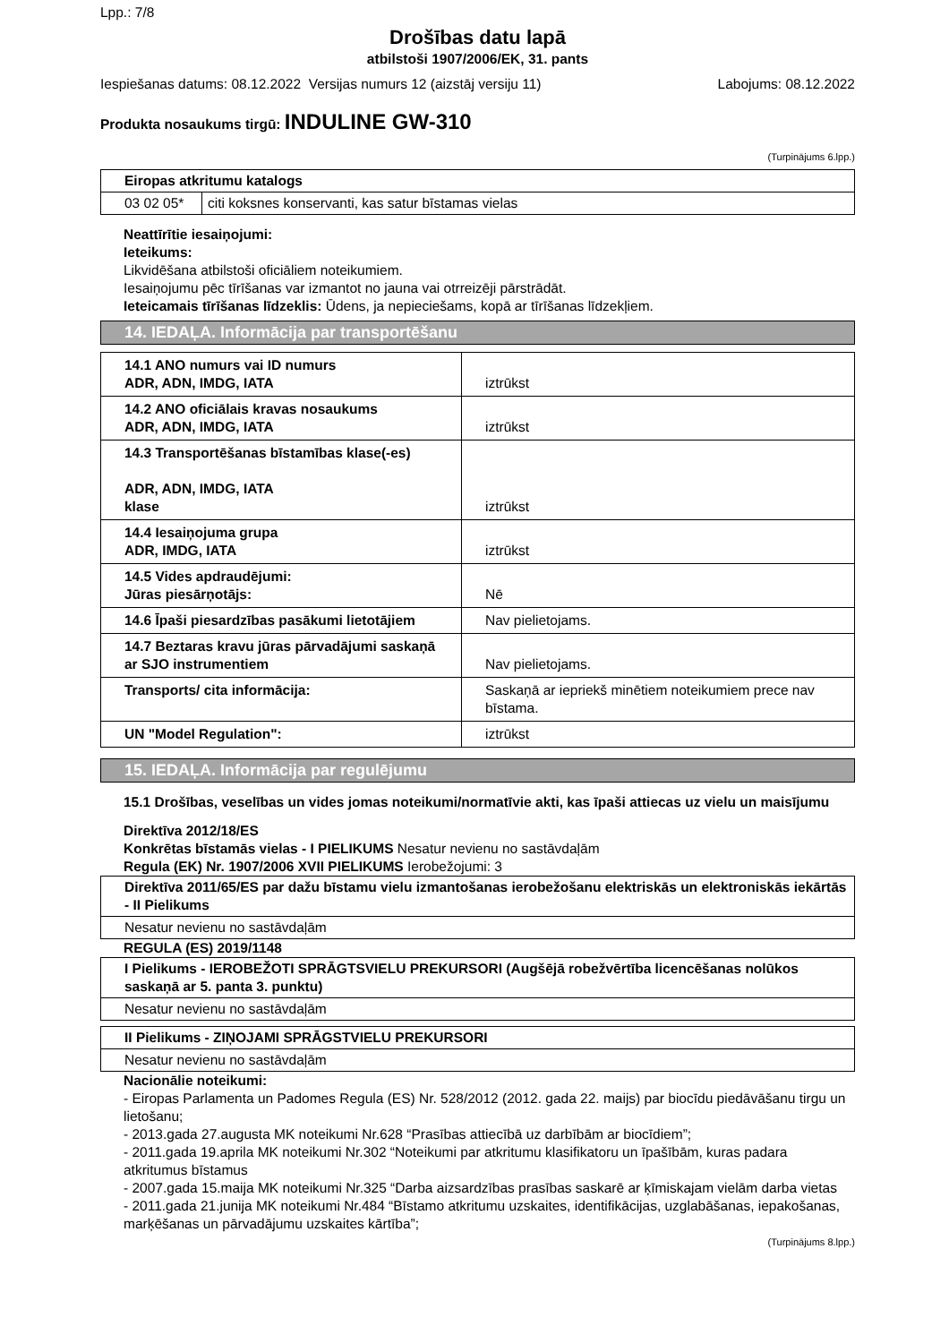Lpp.: 7/8
Drošības datu lapā
atbilstoši 1907/2006/EK, 31. pants
Iespiešanas datums: 08.12.2022 Versijas numurs 12 (aizstāj versiju 11) Labojums: 08.12.2022
Produkta nosaukums tirgū: INDULINE GW-310
(Turpinājums 6.lpp.)
| Eiropas atkritumu katalogs | |
| 03 02 05* | citi koksnes konservanti, kas satur bīstamas vielas |
Neattīrītie iesaiņojumi:
Ieteikums:
Likvidēšana atbilstoši oficiāliem noteikumiem.
Iesaiņojumu pēc tīrīšanas var izmantot no jauna vai otrreizēji pārstrādāt.
Ieteicamais tīrīšanas līdzeklis: Ūdens, ja nepieciešams, kopā ar tīrīšanas līdzekļiem.
14. IEDAĻA. Informācija par transportēšanu
| 14.1 ANO numurs vai ID numurs ADR, ADN, IMDG, IATA | iztrūkst |
| 14.2 ANO oficiālais kravas nosaukums ADR, ADN, IMDG, IATA | iztrūkst |
| 14.3 Transportēšanas bīstamības klase(-es) ADR, ADN, IMDG, IATA klase | iztrūkst |
| 14.4 Iesaiņojuma grupa ADR, IMDG, IATA | iztrūkst |
| 14.5 Vides apdraudējumi: Jūras piesārņotājs: | Nē |
| 14.6 Īpaši piesardzības pasākumi lietotājiem | Nav pielietojams. |
| 14.7 Beztaras kravu jūras pārvadājumi saskaņā ar SJO instrumentiem | Nav pielietojams. |
| Transports/ cita informācija: | Saskaņā ar iepriekš minētiem noteikumiem prece nav bīstama. |
| UN "Model Regulation": | iztrūkst |
15. IEDAĻA. Informācija par regulējumu
15.1 Drošības, veselības un vides jomas noteikumi/normatīvie akti, kas īpaši attiecas uz vielu un maisījumu
Direktīva 2012/18/ES
Konkrētas bīstamās vielas - I PIELIKUMS Nesatur nevienu no sastāvdaļām
Regula (EK) Nr. 1907/2006 XVII PIELIKUMS Ierobežojumi: 3
| Direktīva 2011/65/ES par dažu bīstamu vielu izmantošanas ierobežošanu elektriskās un elektroniskās iekārtās - II Pielikums |
| Nesatur nevienu no sastāvdaļām |
REGULA (ES) 2019/1148
| I Pielikums - IEROBEŽOTI SPRĀGTSVIELU PREKURSORI (Augšējā robežvērtība licencēšanas nolūkos saskaņā ar 5. panta 3. punktu) |
| Nesatur nevienu no sastāvdaļām |
| II Pielikums - ZIŅOJAMI SPRĀGSTVIELU PREKURSORI |
| Nesatur nevienu no sastāvdaļām |
Nacionālie noteikumi:
- Eiropas Parlamenta un Padomes Regula (ES) Nr. 528/2012 (2012. gada 22. maijs) par biocīdu piedāvāšanu tirgu un lietošanu;
- 2013.gada 27.augusta MK noteikumi Nr.628 “Prasības attiecībā uz darbībām ar biocīdiem”;
- 2011.gada 19.aprila MK noteikumi Nr.302 “Noteikumi par atkritumu klasifikatoru un īpašībām, kuras padara atkritumus bīstamus
- 2007.gada 15.maija MK noteikumi Nr.325 “Darba aizsardzības prasības saskarē ar ķīmiskajam vielām darba vietas
- 2011.gada 21.junija MK noteikumi Nr.484 “Bīstamo atkritumu uzskaites, identifikācijas, uzglabāšanas, iepakošanas, marķēšanas un pārvadājumu uzskaites kārtība”;
(Turpinājums 8.lpp.)